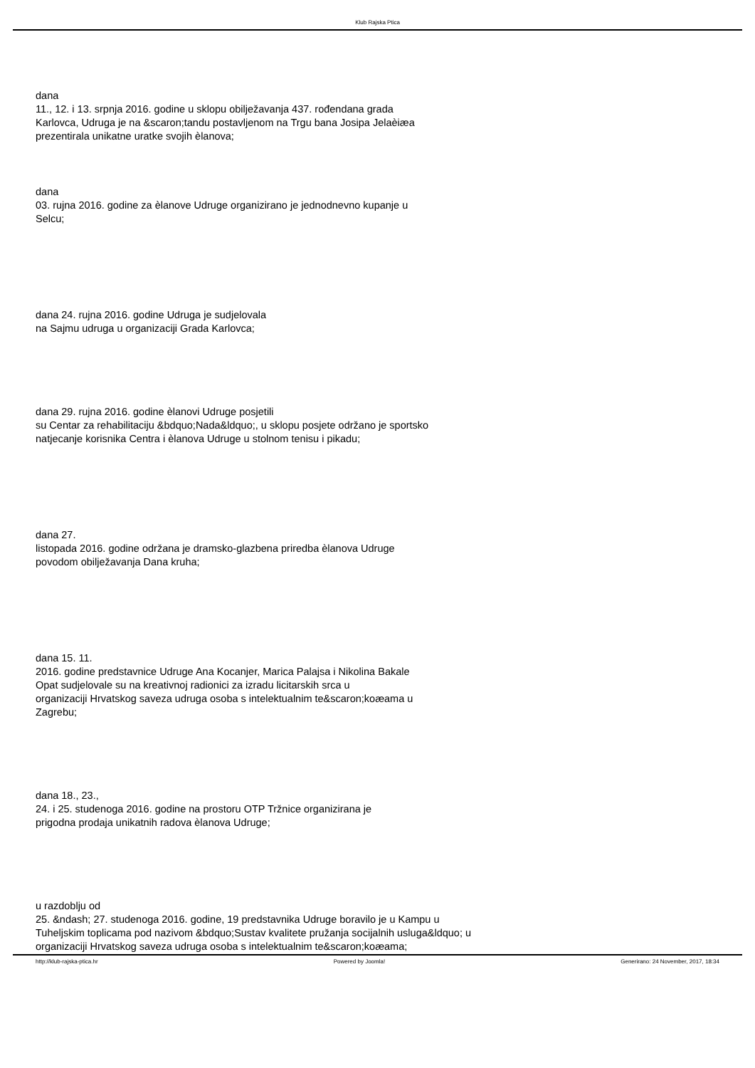Klub Rajska Ptica
dana
11., 12. i 13. srpnja 2016. godine u sklopu obilježavanja 437. rođendana grada
Karlovca, Udruga je na &scaron;tandu postavljenom na Trgu bana Josipa Jelaèiæa
prezentirala unikatne uratke svojih èlanova;
dana
03. rujna 2016. godine za èlanove Udruge organizirano je jednodnevno kupanje u
Selcu;
dana 24. rujna 2016. godine Udruga je sudjelovala
na Sajmu udruga u organizaciji Grada Karlovca;
dana 29. rujna 2016. godine èlanovi Udruge posjetili
su Centar za rehabilitaciju &bdquo;Nada&ldquo;, u sklopu posjete održano je sportsko
natjecanje korisnika Centra i èlanova Udruge u stolnom tenisu i pikadu;
dana 27.
listopada 2016. godine održana je dramsko-glazbena priredba èlanova Udruge
povodom obilježavanja Dana kruha;
dana 15. 11.
2016. godine predstavnice Udruge Ana Kocanjer, Marica Palajsa i Nikolina Bakale
Opat sudjelovale su na kreativnoj radionici za izradu licitarskih srca u
organizaciji Hrvatskog saveza udruga osoba s intelektualnim te&scaron;koæama u
Zagrebu;
dana 18., 23.,
24. i 25. studenoga 2016. godine na prostoru OTP Tržnice organizirana je
prigodna prodaja unikatnih radova èlanova Udruge;
u razdoblju od
25. &ndash; 27. studenoga 2016. godine, 19 predstavnika Udruge boravilo je u Kampu u
Tuheljskim toplicama pod nazivom &bdquo;Sustav kvalitete pružanja socijalnih usluga&ldquo; u
organizaciji Hrvatskog saveza udruga osoba s intelektualnim te&scaron;koæama;
http://klub-rajska-ptica.hr Powered by Joomla! Generirano: 24 November, 2017, 18:34